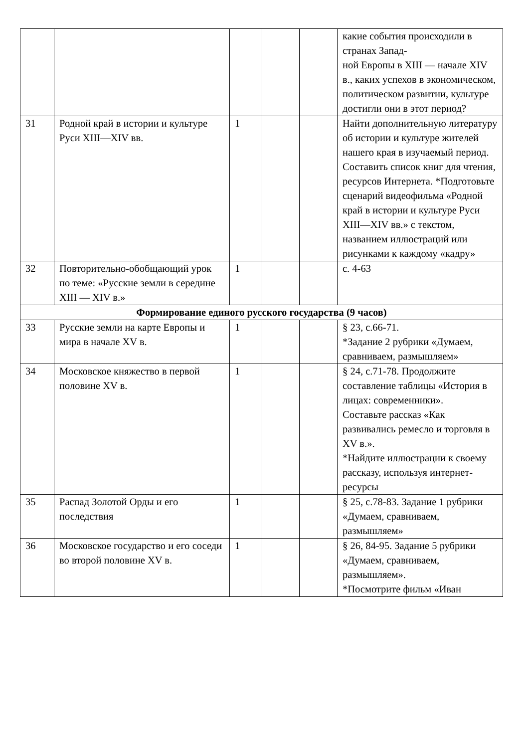| | | | | | какие события происходили в странах Запад- ной Европы в XIII — начале XIV в., каких успехов в экономическом, политическом развитии, культуре достигли они в этот период? |
| 31 | Родной край в истории и культуре Руси XIII—XIV вв. | 1 | | | Найти дополнительную литературу об истории и культуре жителей нашего края в изучаемый период. Составить список книг для чтения, ресурсов Интернета. *Подготовьте сценарий видеофильма «Родной край в истории и культуре Руси XIII—XIV вв.» с текстом, названием иллюстраций или рисунками к каждому «кадру» |
| 32 | Повторительно-обобщающий урок по теме: «Русские земли в середине XIII — XIV в.» | 1 | | | с. 4-63 |
| Формирование единого русского государства (9 часов) | | | | | |
| 33 | Русские земли на карте Европы и мира в начале XV в. | 1 | | | § 23, с.66-71. *Задание 2 рубрики «Думаем, сравниваем, размышляем» |
| 34 | Московское княжество в первой половине XV в. | 1 | | | § 24, с.71-78. Продолжите составление таблицы «История в лицах: современники». Составьте рассказ «Как развивались ремесло и торговля в XV в.». *Найдите иллюстрации к своему рассказу, используя интернет-ресурсы |
| 35 | Распад Золотой Орды и его последствия | 1 | | | § 25, с.78-83. Задание 1 рубрики «Думаем, сравниваем, размышляем» |
| 36 | Московское государство и его соседи во второй половине XV в. | 1 | | | § 26, 84-95. Задание 5 рубрики «Думаем, сравниваем, размышляем». *Посмотрите фильм «Иван |